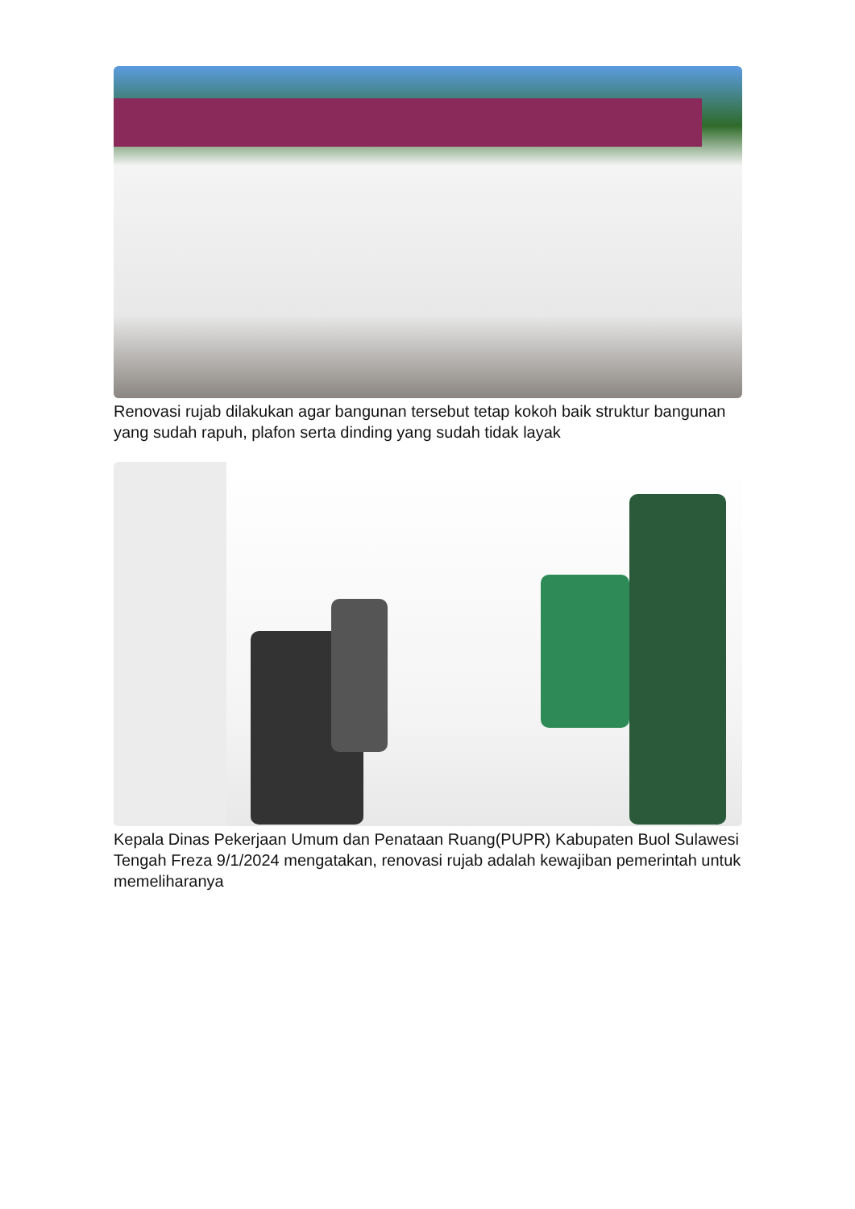Renovasi rujab dilakukan agar bangunan tersebut tetap kokoh baik struktur bangunan yang sudah rapuh, plafon serta dinding yang sudah tidak layak
Kepala Dinas Pekerjaan Umum dan Penataan Ruang(PUPR) Kabupaten Buol Sulawesi Tengah Freza 9/1/2024 mengatakan, renovasi rujab adalah kewajiban pemerintah untuk memeliharanya